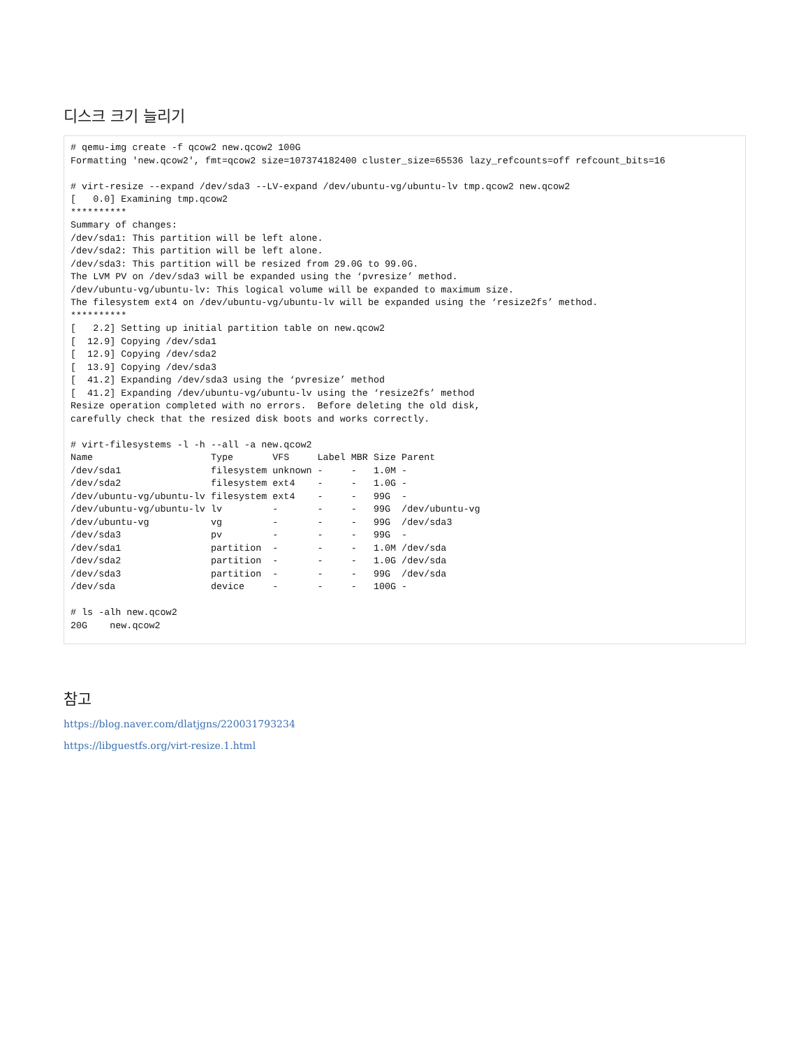디스크 크기 늘리기
# qemu-img create -f qcow2 new.qcow2 100G
Formatting 'new.qcow2', fmt=qcow2 size=107374182400 cluster_size=65536 lazy_refcounts=off refcount_bits=16

# virt-resize --expand /dev/sda3 --LV-expand /dev/ubuntu-vg/ubuntu-lv tmp.qcow2 new.qcow2
[   0.0] Examining tmp.qcow2
**********
Summary of changes:
/dev/sda1: This partition will be left alone.
/dev/sda2: This partition will be left alone.
/dev/sda3: This partition will be resized from 29.0G to 99.0G.
The LVM PV on /dev/sda3 will be expanded using the ‘pvresize’ method.
/dev/ubuntu-vg/ubuntu-lv: This logical volume will be expanded to maximum size.
The filesystem ext4 on /dev/ubuntu-vg/ubuntu-lv will be expanded using the ‘resize2fs’ method.
**********
[   2.2] Setting up initial partition table on new.qcow2
[  12.9] Copying /dev/sda1
[  12.9] Copying /dev/sda2
[  13.9] Copying /dev/sda3
[  41.2] Expanding /dev/sda3 using the ‘pvresize’ method
[  41.2] Expanding /dev/ubuntu-vg/ubuntu-lv using the ‘resize2fs’ method
Resize operation completed with no errors.  Before deleting the old disk,
carefully check that the resized disk boots and works correctly.

# virt-filesystems -l -h --all -a new.qcow2
Name                     Type       VFS     Label MBR Size Parent
/dev/sda1                filesystem unknown -     -   1.0M -
/dev/sda2                filesystem ext4    -     -   1.0G -
/dev/ubuntu-vg/ubuntu-lv filesystem ext4    -     -   99G  -
/dev/ubuntu-vg/ubuntu-lv lv         -       -     -   99G  /dev/ubuntu-vg
/dev/ubuntu-vg           vg         -       -     -   99G  /dev/sda3
/dev/sda3                pv         -       -     -   99G  -
/dev/sda1                partition  -       -     -   1.0M /dev/sda
/dev/sda2                partition  -       -     -   1.0G /dev/sda
/dev/sda3                partition  -       -     -   99G  /dev/sda
/dev/sda                 device     -       -     -   100G -

# ls -alh new.qcow2
20G    new.qcow2
참고
https://blog.naver.com/dlatjgns/220031793234
https://libguestfs.org/virt-resize.1.html